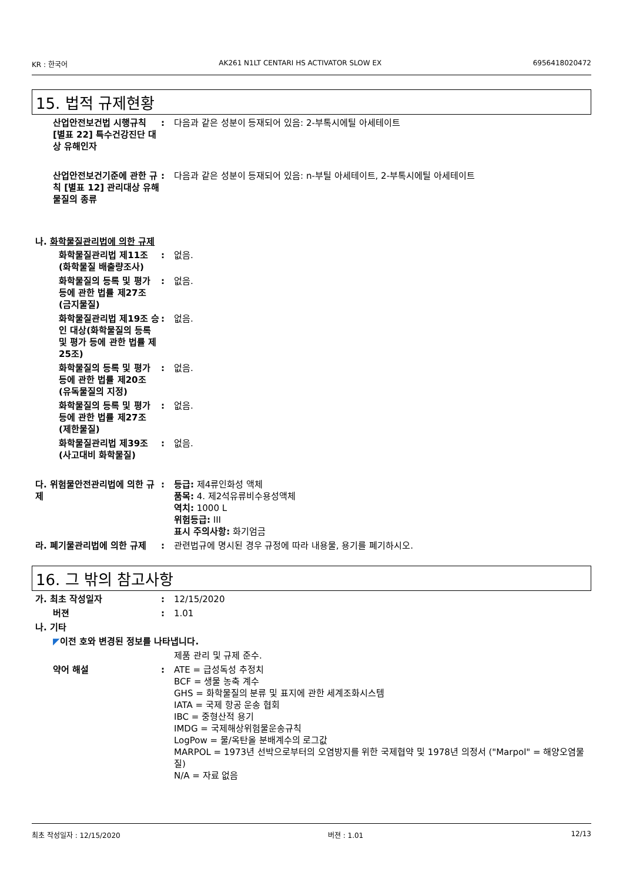KR : 한국어 AK261 N1LT CENTARI HS ACTIVATOR SLOW EX 6956418020472
15. 법적 규제현황
산업안전보건법 시행규칙 [별표 22] 특수건강진단 대상 유해인자
: 다음과 같은 성분이 등재되어 있음: 2-부톡시에틸 아세테이트
산업안전보건기준에 관한 규칙 [별표 12] 관리대상 유해물질의 종류
: 다음과 같은 성분이 등재되어 있음: n-부틸 아세테이트, 2-부톡시에틸 아세테이트
나. 화학물질관리법에 의한 규제
화학물질관리법 제11조 (화학물질 배출량조사)
: 없음.
화학물질의 등록 및 평가 등에 관한 법률 제27조 (금지물질)
: 없음.
화학물질관리법 제19조 승인 대상(화학물질의 등록 및 평가 등에 관한 법률 제25조)
: 없음.
화학물질의 등록 및 평가 등에 관한 법률 제20조 (유독물질의 지정)
: 없음.
화학물질의 등록 및 평가 등에 관한 법률 제27조 (제한물질)
: 없음.
화학물질관리법 제39조 (사고대비 화학물질)
: 없음.
다. 위험물안전관리법에 의한 규제
: 등급: 제4류인화성 액체
품목: 4. 제2석유류비수용성액체
역치: 1000 L
위험등급: III
표시 주의사항: 화기엄금
라. 폐기물관리법에 의한 규제 : 관련법규에 명시된 경우 규정에 따라 내용물, 용기를 폐기하시오.
16. 그 밖의 참고사항
가. 최초 작성일자 : 12/15/2020
버젼 : 1.01
나. 기타
◤ 이전 호와 변경된 정보를 나타냅니다.
제품 관리 및 규제 준수.
약어 해설 : ATE = 급성독성 추정치
BCF = 생물 농축 계수
GHS = 화학물질의 분류 및 표지에 관한 세계조화시스템
IATA = 국제 항공 운송 협회
IBC = 중형산적 용기
IMDG = 국제해상위험물운송규칙
LogPow = 물/옥탄올 분배계수의 로그값
MARPOL = 1973년 선박으로부터의 오염방지를 위한 국제협약 및 1978년 의정서 ("Marpol" = 해양오염물질)
N/A = 자료 없음
최초 작성일자 : 12/15/2020 버젼 : 1.01 12/13